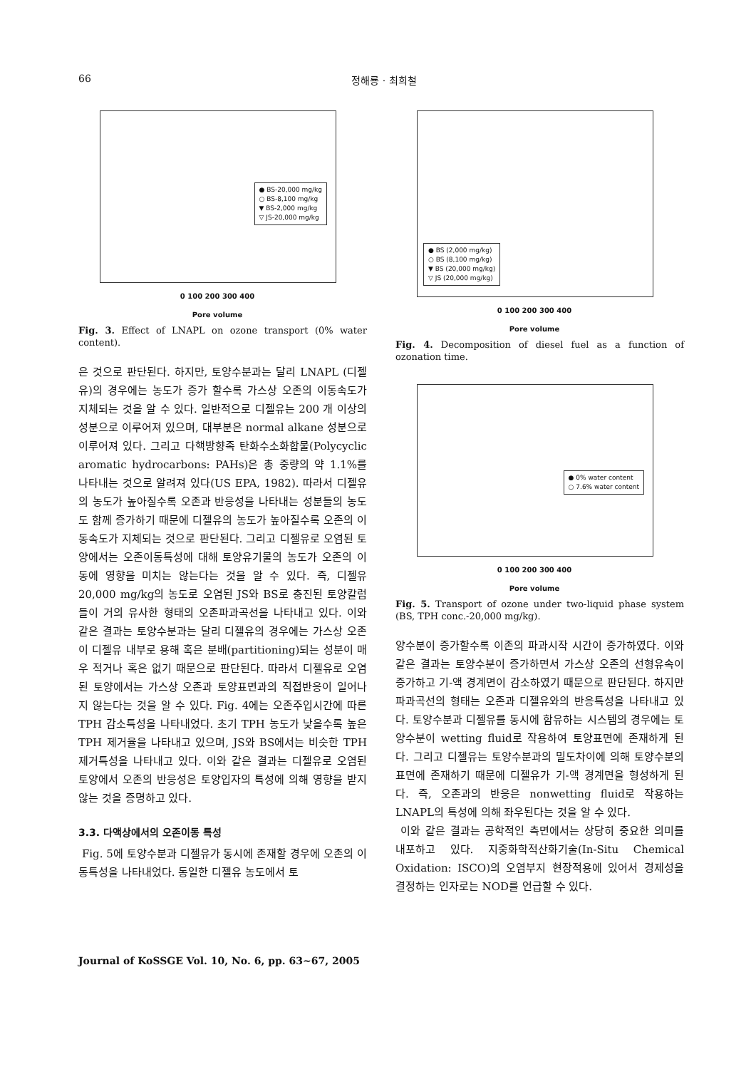66 정해룡 · 최희철
● BS-20,000 mg/kg
○ BS-8,100 mg/kg
▼ BS-2,000 mg/kg
▽ JS-20,000 mg/kg
0 100 200 300 400
Pore volume
Fig. 3. Effect of LNAPL on ozone transport (0% water content).
은 것으로 판단된다. 하지만, 토양수분과는 달리 LNAPL (디젤유)의 경우에는 농도가 증가 할수록 가스상 오존의 이동속도가 지체되는 것을 알 수 있다. 일반적으로 디젤유는 200 개 이상의 성분으로 이루어져 있으며, 대부분은 normal alkane 성분으로 이루어져 있다. 그리고 다핵방향족 탄화수소화합물(Polycyclic aromatic hydrocarbons: PAHs)은 총 중량의 약 1.1%를 나타내는 것으로 알려져 있다(US EPA, 1982). 따라서 디젤유의 농도가 높아질수록 오존과 반응성을 나타내는 성분들의 농도도 함께 증가하기 때문에 디젤유의 농도가 높아질수록 오존의 이동속도가 지체되는 것으로 판단된다. 그리고 디젤유로 오염된 토양에서는 오존이동특성에 대해 토양유기물의 농도가 오존의 이동에 영향을 미치는 않는다는 것을 알 수 있다. 즉, 디젤유 20,000 mg/kg의 농도로 오염된 JS와 BS로 충진된 토양칼럼들이 거의 유사한 형태의 오존파과곡선을 나타내고 있다. 이와 같은 결과는 토양수분과는 달리 디젤유의 경우에는 가스상 오존이 디젤유 내부로 용해 혹은 분배(partitioning)되는 성분이 매우 적거나 혹은 없기 때문으로 판단된다. 따라서 디젤유로 오염된 토양에서는 가스상 오존과 토양표면과의 직접반응이 일어나지 않는다는 것을 알 수 있다. Fig. 4에는 오존주입시간에 따른 TPH 감소특성을 나타내었다. 초기 TPH 농도가 낮을수록 높은 TPH 제거율을 나타내고 있으며, JS와 BS에서는 비슷한 TPH 제거특성을 나타내고 있다. 이와 같은 결과는 디젤유로 오염된 토양에서 오존의 반응성은 토양입자의 특성에 의해 영향을 받지 않는 것을 증명하고 있다.
3.3. 다액상에서의 오존이동 특성
Fig. 5에 토양수분과 디젤유가 동시에 존재할 경우에 오존의 이동특성을 나타내었다. 동일한 디젤유 농도에서 토
● BS (2,000 mg/kg)
○ BS (8,100 mg/kg)
▼ BS (20,000 mg/kg)
▽ JS (20,000 mg/kg)
0 100 200 300 400
Pore volume
Fig. 4. Decomposition of diesel fuel as a function of ozonation time.
● 0% water content
○ 7.6% water content
0 100 200 300 400
Pore volume
Fig. 5. Transport of ozone under two-liquid phase system (BS, TPH conc.-20,000 mg/kg).
양수분이 증가할수록 이존의 파과시작 시간이 증가하였다. 이와 같은 결과는 토양수분이 증가하면서 가스상 오존의 선형유속이 증가하고 기-액 경계면이 감소하였기 때문으로 판단된다. 하지만 파과곡선의 형태는 오존과 디젤유와의 반응특성을 나타내고 있다. 토양수분과 디젤유를 동시에 함유하는 시스템의 경우에는 토양수분이 wetting fluid로 작용하여 토양표면에 존재하게 된다. 그리고 디젤유는 토양수분과의 밀도차이에 의해 토양수분의 표면에 존재하기 때문에 디젤유가 기-액 경계면을 형성하게 된다. 즉, 오존과의 반응은 nonwetting fluid로 작용하는 LNAPL의 특성에 의해 좌우된다는 것을 알 수 있다.
이와 같은 결과는 공학적인 측면에서는 상당히 중요한 의미를 내포하고 있다. 지중화학적산화기술(In-Situ Chemical Oxidation: ISCO)의 오염부지 현장적용에 있어서 경제성을 결정하는 인자로는 NOD를 언급할 수 있다.
Journal of KoSSGE Vol. 10, No. 6, pp. 63~67, 2005